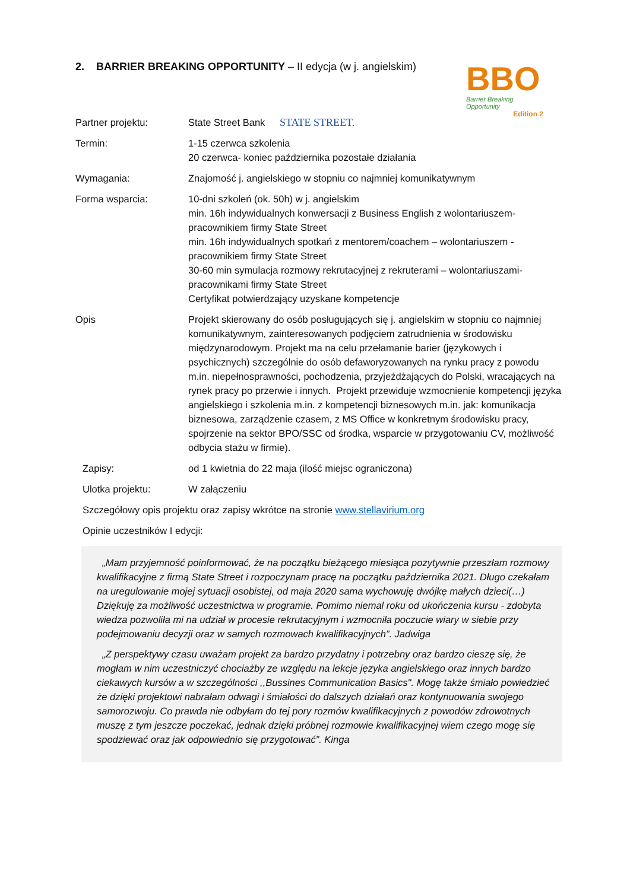BBO
Barrier Breaking Opportunity
Edition 2
2. BARRIER BREAKING OPPORTUNITY – II edycja (w j. angielskim)
Partner projektu: State Street Bank STATE STREET.
Termin: 1-15 czerwca szkolenia
20 czerwca- koniec października pozostałe działania
Wymagania: Znajomość j. angielskiego w stopniu co najmniej komunikatywnym
Forma wsparcia: 10-dni szkoleń (ok. 50h) w j. angielskim
min. 16h indywidualnych konwersacji z Business English z wolontariuszem-pracownikiem firmy State Street
min. 16h indywidualnych spotkań z mentorem/coachem – wolontariuszem - pracownikiem firmy State Street
30-60 min symulacja rozmowy rekrutacyjnej z rekruterami – wolontariuszami- pracownikami firmy State Street
Certyfikat potwierdzający uzyskane kompetencje
Opis Projekt skierowany do osób posługujących się j. angielskim w stopniu co najmniej komunikatywnym, zainteresowanych podjęciem zatrudnienia w środowisku międzynarodowym. Projekt ma na celu przełamanie barier (językowych i psychicznych) szczególnie do osób defaworyzowanych na rynku pracy z powodu m.in. niepełnosprawności, pochodzenia, przyjeżdżających do Polski, wracających na rynek pracy po przerwie i innych. Projekt przewiduje wzmocnienie kompetencji języka angielskiego i szkolenia m.in. z kompetencji biznesowych m.in. jak: komunikacja biznesowa, zarządzenie czasem, z MS Office w konkretnym środowisku pracy, spojrzenie na sektor BPO/SSC od środka, wsparcie w przygotowaniu CV, możliwość odbycia stażu w firmie).
Zapisy: od 1 kwietnia do 22 maja (ilość miejsc ograniczona)
Ulotka projektu: W załączeniu
Szczegółowy opis projektu oraz zapisy wkrótce na stronie www.stellavirium.org
Opinie uczestników I edycji:
„Mam przyjemność poinformować, że na początku bieżącego miesiąca pozytywnie przeszłam rozmowy kwalifikacyjne z firmą State Street i rozpoczynam pracę na początku października 2021. Długo czekałam na uregulowanie mojej sytuacji osobistej, od maja 2020 sama wychowuję dwójkę małych dzieci(…) Dziękuję za możliwość uczestnictwa w programie. Pomimo niemal roku od ukończenia kursu - zdobyta wiedza pozwoliła mi na udział w procesie rekrutacyjnym i wzmocniła poczucie wiary w siebie przy podejmowaniu decyzji oraz w samych rozmowach kwalifikacyjnych”. Jadwiga
„Z perspektywy czasu uważam projekt za bardzo przydatny i potrzebny oraz bardzo cieszę się, że mogłam w nim uczestniczyć chociażby ze względu na lekcje języka angielskiego oraz innych bardzo ciekawych kursów a w szczególności ,,Bussines Communication Basics". Mogę także śmiało powiedzieć że dzięki projektowi nabrałam odwagi i śmiałości do dalszych działań oraz kontynuowania swojego samorozwoju. Co prawda nie odbyłam do tej pory rozmów kwalifikacyjnych z powodów zdrowotnych muszę z tym jeszcze poczekać, jednak dzięki próbnej rozmowie kwalifikacyjnej wiem czego mogę się spodziewać oraz jak odpowiednio się przygotować”. Kinga